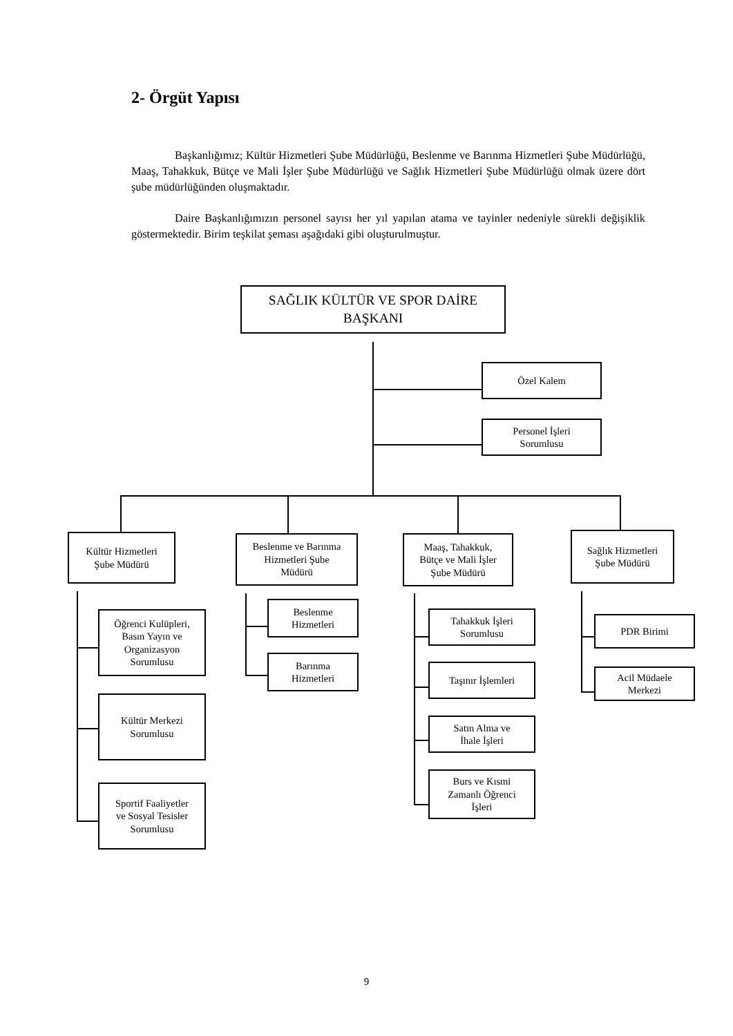2- Örgüt Yapısı
Başkanlığımız; Kültür Hizmetleri Şube Müdürlüğü, Beslenme ve Barınma Hizmetleri Şube Müdürlüğü, Maaş, Tahakkuk, Bütçe ve Mali İşler Şube Müdürlüğü ve Sağlık Hizmetleri Şube Müdürlüğü olmak üzere dört şube müdürlüğünden oluşmaktadır.
Daire Başkanlığımızın personel sayısı her yıl yapılan atama ve tayinler nedeniyle sürekli değişiklik göstermektedir. Birim teşkilat şeması aşağıdaki gibi oluşturulmuştur.
SAĞLIK KÜLTÜR VE SPOR DAİRE
BAŞKANI
Özel Kalem
Personel İşleri
Sorumlusu
Kültür Hizmetleri
Şube Müdürü
Öğrenci Kulüpleri,
Basın Yayın ve
Organizasyon
Sorumlusu
Kültür Merkezi
Sorumlusu
Sportif Faaliyetler
ve Sosyal Tesisler
Sorumlusu
Beslenme ve Barınma
Hizmetleri Şube
Müdürü
Beslenme
Hizmetleri
Barınma
Hizmetleri
Maaş, Tahakkuk,
Bütçe ve Mali İşler
Şube Müdürü
Tahakkuk İşleri
Sorumlusu
Taşınır İşlemleri
Satın Alma ve
İhale İşleri
Burs ve Kısmi
Zamanlı Öğrenci
İşleri
Sağlık Hizmetleri
Şube Müdürü
PDR Birimi
Acil Müdaele
Merkezi
9